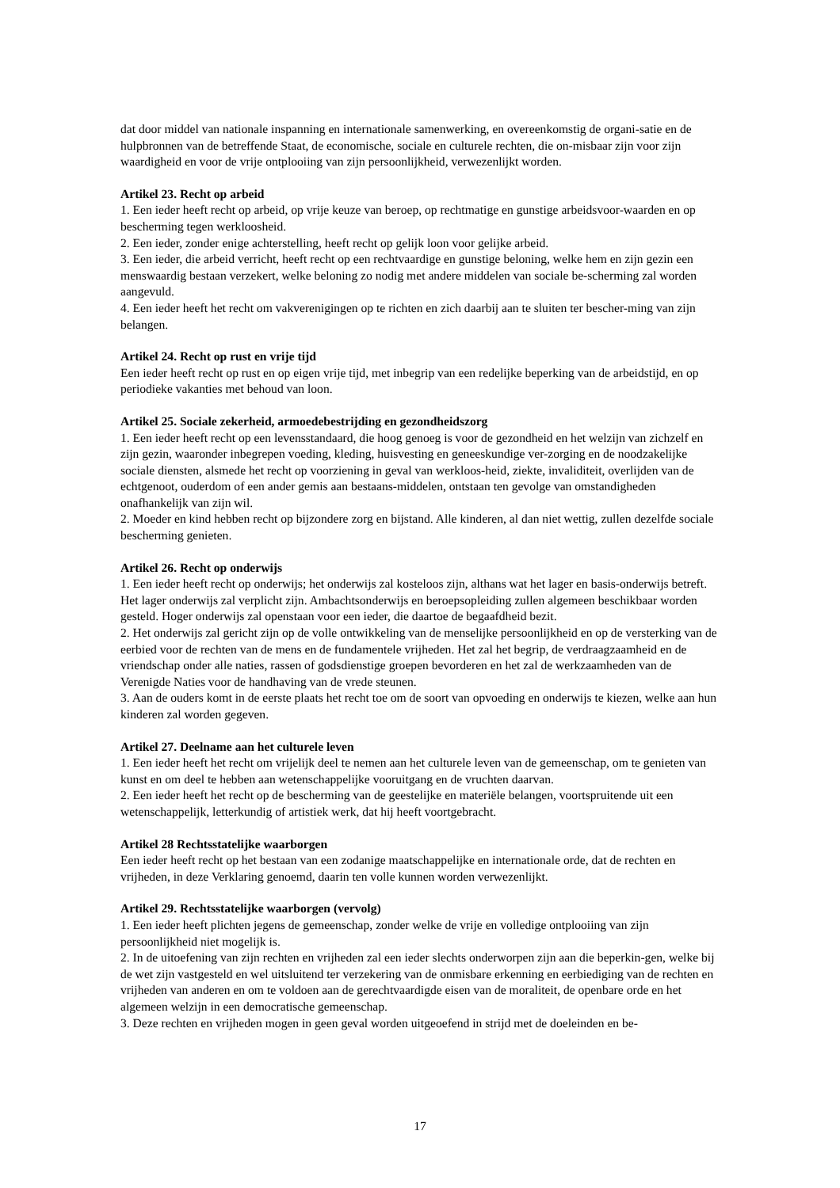dat door middel van nationale inspanning en internationale samenwerking, en overeenkomstig de organi-satie en de hulpbronnen van de betreffende Staat, de economische, sociale en culturele rechten, die on-misbaar zijn voor zijn waardigheid en voor de vrije ontplooiing van zijn persoonlijkheid, verwezenlijkt worden.
Artikel 23. Recht op arbeid
1. Een ieder heeft recht op arbeid, op vrije keuze van beroep, op rechtmatige en gunstige arbeidsvoor-waarden en op bescherming tegen werkloosheid.
2. Een ieder, zonder enige achterstelling, heeft recht op gelijk loon voor gelijke arbeid.
3. Een ieder, die arbeid verricht, heeft recht op een rechtvaardige en gunstige beloning, welke hem en zijn gezin een menswaardig bestaan verzekert, welke beloning zo nodig met andere middelen van sociale be-scherming zal worden aangevuld.
4. Een ieder heeft het recht om vakverenigingen op te richten en zich daarbij aan te sluiten ter bescher-ming van zijn belangen.
Artikel 24. Recht op rust en vrije tijd
Een ieder heeft recht op rust en op eigen vrije tijd, met inbegrip van een redelijke beperking van de arbeidstijd, en op periodieke vakanties met behoud van loon.
Artikel 25. Sociale zekerheid, armoedebestrijding en gezondheidszorg
1. Een ieder heeft recht op een levensstandaard, die hoog genoeg is voor de gezondheid en het welzijn van zichzelf en zijn gezin, waaronder inbegrepen voeding, kleding, huisvesting en geneeskundige ver-zorging en de noodzakelijke sociale diensten, alsmede het recht op voorziening in geval van werkloos-heid, ziekte, invaliditeit, overlijden van de echtgenoot, ouderdom of een ander gemis aan bestaans-middelen, ontstaan ten gevolge van omstandigheden onafhankelijk van zijn wil.
2. Moeder en kind hebben recht op bijzondere zorg en bijstand. Alle kinderen, al dan niet wettig, zullen dezelfde sociale bescherming genieten.
Artikel 26. Recht op onderwijs
1. Een ieder heeft recht op onderwijs; het onderwijs zal kosteloos zijn, althans wat het lager en basis-onderwijs betreft. Het lager onderwijs zal verplicht zijn. Ambachtsonderwijs en beroepsopleiding zullen algemeen beschikbaar worden gesteld. Hoger onderwijs zal openstaan voor een ieder, die daartoe de begaafdheid bezit.
2. Het onderwijs zal gericht zijn op de volle ontwikkeling van de menselijke persoonlijkheid en op de versterking van de eerbied voor de rechten van de mens en de fundamentele vrijheden. Het zal het begrip, de verdraagzaamheid en de vriendschap onder alle naties, rassen of godsdienstige groepen bevorderen en het zal de werkzaamheden van de Verenigde Naties voor de handhaving van de vrede steunen.
3. Aan de ouders komt in de eerste plaats het recht toe om de soort van opvoeding en onderwijs te kiezen, welke aan hun kinderen zal worden gegeven.
Artikel 27. Deelname aan het culturele leven
1. Een ieder heeft het recht om vrijelijk deel te nemen aan het culturele leven van de gemeenschap, om te genieten van kunst en om deel te hebben aan wetenschappelijke vooruitgang en de vruchten daarvan.
2. Een ieder heeft het recht op de bescherming van de geestelijke en materiële belangen, voortspruitende uit een wetenschappelijk, letterkundig of artistiek werk, dat hij heeft voortgebracht.
Artikel 28 Rechtsstatelijke waarborgen
Een ieder heeft recht op het bestaan van een zodanige maatschappelijke en internationale orde, dat de rechten en vrijheden, in deze Verklaring genoemd, daarin ten volle kunnen worden verwezenlijkt.
Artikel 29. Rechtsstatelijke waarborgen (vervolg)
1. Een ieder heeft plichten jegens de gemeenschap, zonder welke de vrije en volledige ontplooiing van zijn persoonlijkheid niet mogelijk is.
2. In de uitoefening van zijn rechten en vrijheden zal een ieder slechts onderworpen zijn aan die beperkin-gen, welke bij de wet zijn vastgesteld en wel uitsluitend ter verzekering van de onmisbare erkenning en eerbiediging van de rechten en vrijheden van anderen en om te voldoen aan de gerechtvaardigde eisen van de moraliteit, de openbare orde en het algemeen welzijn in een democratische gemeenschap.
3. Deze rechten en vrijheden mogen in geen geval worden uitgeoefend in strijd met de doeleinden en be-
17